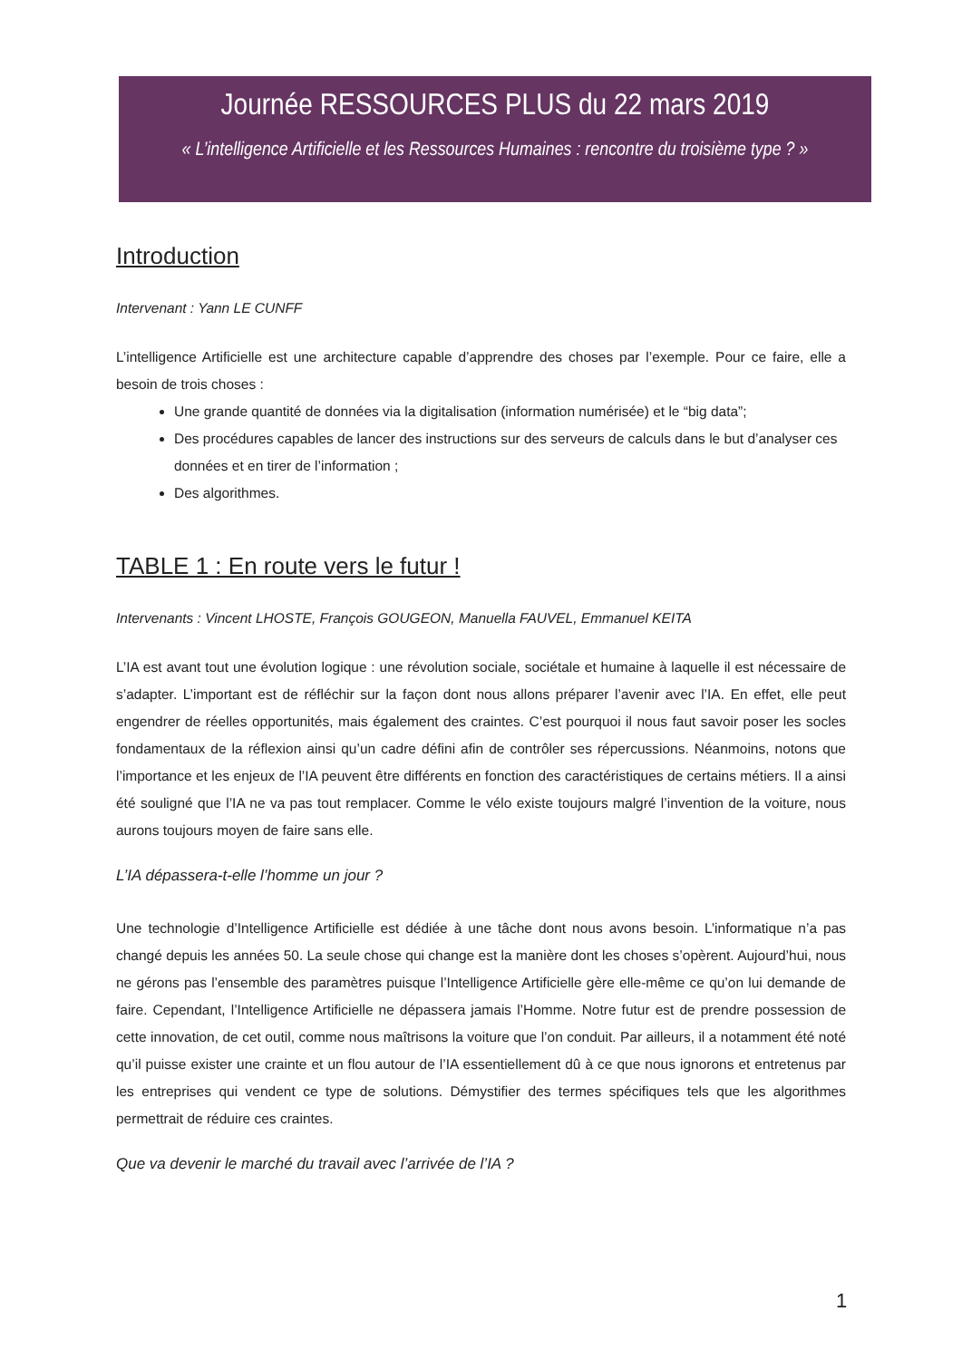Journée RESSOURCES PLUS du 22 mars 2019
« L’intelligence Artificielle et les Ressources Humaines : rencontre du troisième type ? »
Introduction
Intervenant : Yann LE CUNFF
L’intelligence Artificielle est une architecture capable d’apprendre des choses par l’exemple. Pour ce faire, elle a besoin de trois choses :
Une grande quantité de données via la digitalisation (information numérisée) et le “big data”;
Des procédures capables de lancer des instructions sur des serveurs de calculs dans le but d’analyser ces données et en tirer de l’information ;
Des algorithmes.
TABLE 1 : En route vers le futur !
Intervenants : Vincent LHOSTE, François GOUGEON, Manuella FAUVEL, Emmanuel KEITA
L’IA est avant tout une évolution logique : une révolution sociale, sociétale et humaine à laquelle il est nécessaire de s’adapter. L’important est de réfléchir sur la façon dont nous allons préparer l’avenir avec l’IA. En effet, elle peut engendrer de réelles opportunités, mais également des craintes. C’est pourquoi il nous faut savoir poser les socles fondamentaux de la réflexion ainsi qu’un cadre défini afin de contrôler ses répercussions. Néanmoins, notons que l’importance et les enjeux de l’IA peuvent être différents en fonction des caractéristiques de certains métiers. Il a ainsi été souligné que l’IA ne va pas tout remplacer. Comme le vélo existe toujours malgré l’invention de la voiture, nous aurons toujours moyen de faire sans elle.
L’IA dépassera-t-elle l’homme un jour ?
Une technologie d’Intelligence Artificielle est dédiée à une tâche dont nous avons besoin. L’informatique n’a pas changé depuis les années 50. La seule chose qui change est la manière dont les choses s’opèrent. Aujourd’hui, nous ne gérons pas l’ensemble des paramètres puisque l’Intelligence Artificielle gère elle-même ce qu’on lui demande de faire. Cependant, l’Intelligence Artificielle ne dépassera jamais l’Homme. Notre futur est de prendre possession de cette innovation, de cet outil, comme nous maîtrisons la voiture que l’on conduit. Par ailleurs, il a notamment été noté qu’il puisse exister une crainte et un flou autour de l’IA essentiellement dû à ce que nous ignorons et entretenus par les entreprises qui vendent ce type de solutions. Démystifier des termes spécifiques tels que les algorithmes permettrait de réduire ces craintes.
Que va devenir le marché du travail avec l’arrivée de l’IA ?
1